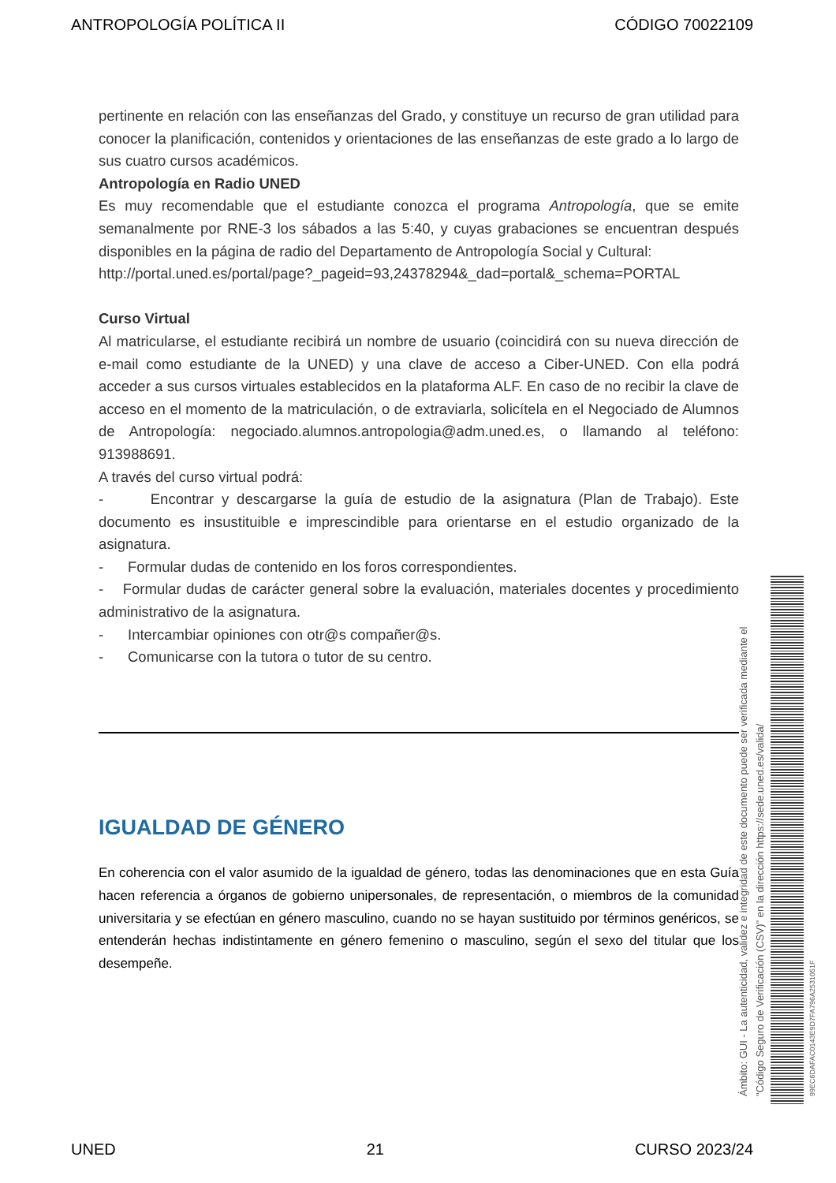ANTROPOLOGÍA POLÍTICA II CÓDIGO 70022109
pertinente en relación con las enseñanzas del Grado, y constituye un recurso de gran utilidad para conocer la planificación, contenidos y orientaciones de las enseñanzas de este grado a lo largo de sus cuatro cursos académicos.
Antropología en Radio UNED
Es muy recomendable que el estudiante conozca el programa Antropología, que se emite semanalmente por RNE-3 los sábados a las 5:40, y cuyas grabaciones se encuentran después disponibles en la página de radio del Departamento de Antropología Social y Cultural:
http://portal.uned.es/portal/page?_pageid=93,24378294&_dad=portal&_schema=PORTAL
Curso Virtual
Al matricularse, el estudiante recibirá un nombre de usuario (coincidirá con su nueva dirección de e-mail como estudiante de la UNED) y una clave de acceso a Ciber-UNED. Con ella podrá acceder a sus cursos virtuales establecidos en la plataforma ALF. En caso de no recibir la clave de acceso en el momento de la matriculación, o de extraviarla, solicítela en el Negociado de Alumnos de Antropología: negociado.alumnos.antropologia@adm.uned.es, o llamando al teléfono: 913988691.
A través del curso virtual podrá:
- Encontrar y descargarse la guía de estudio de la asignatura (Plan de Trabajo). Este documento es insustituible e imprescindible para orientarse en el estudio organizado de la asignatura.
- Formular dudas de contenido en los foros correspondientes.
- Formular dudas de carácter general sobre la evaluación, materiales docentes y procedimiento administrativo de la asignatura.
- Intercambiar opiniones con otr@s compañer@s.
- Comunicarse con la tutora o tutor de su centro.
IGUALDAD DE GÉNERO
En coherencia con el valor asumido de la igualdad de género, todas las denominaciones que en esta Guía hacen referencia a órganos de gobierno unipersonales, de representación, o miembros de la comunidad universitaria y se efectúan en género masculino, cuando no se hayan sustituido por términos genéricos, se entenderán hechas indistintamente en género femenino o masculino, según el sexo del titular que los desempeñe.
Ámbito: GUI - La autenticidad, validez e integridad de este documento puede ser verificada mediante el
"Código Seguro de Verificación (CSV)" en la dirección https://sede.uned.es/valida/
99EC6DAFAC0143E9D7FA796A2531051F
UNED 21 CURSO 2023/24